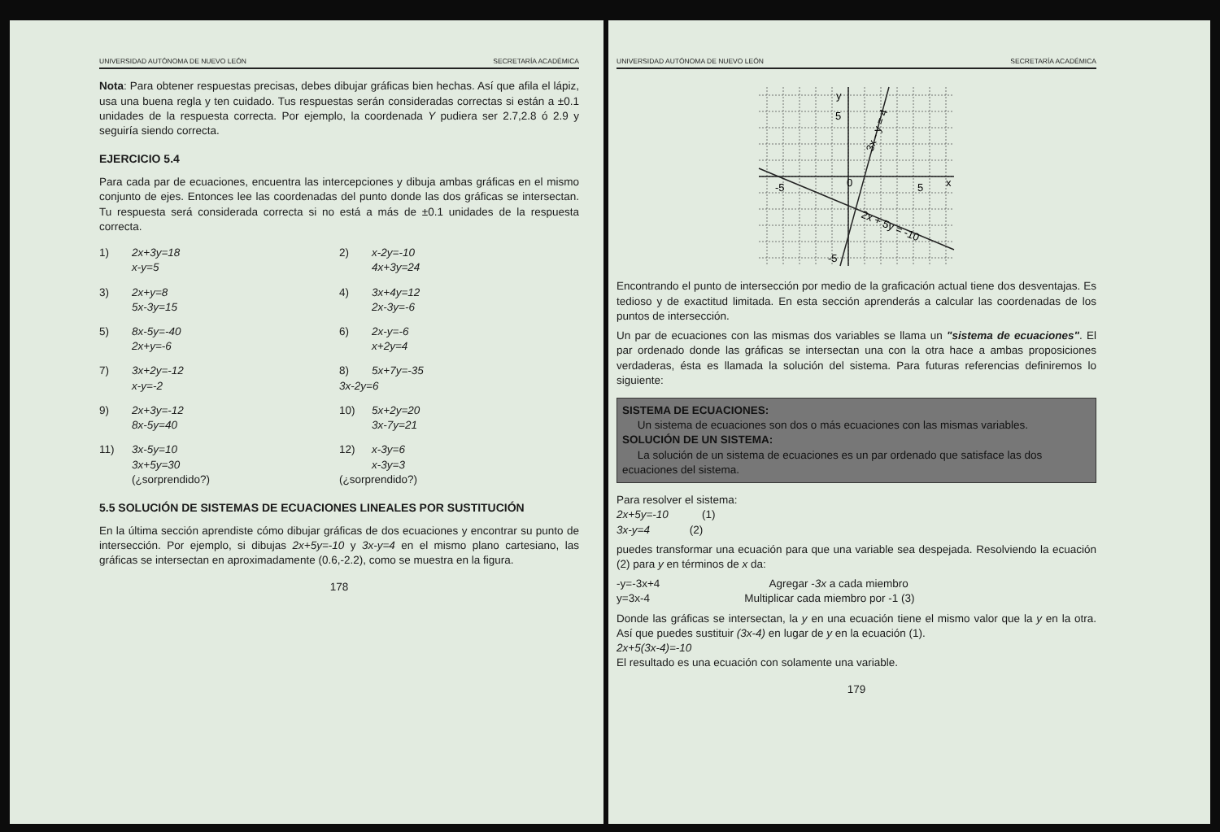UNIVERSIDAD AUTÓNOMA DE NUEVO LEÓN SECRETARÍA ACADÉMICA
Nota: Para obtener respuestas precisas, debes dibujar gráficas bien hechas. Así que afila el lápiz, usa una buena regla y ten cuidado. Tus respuestas serán consideradas correctas si están a ±0.1 unidades de la respuesta correcta. Por ejemplo, la coordenada Y pudiera ser 2.7,2.8 ó 2.9 y seguiría siendo correcta.
EJERCICIO 5.4
Para cada par de ecuaciones, encuentra las intercepciones y dibuja ambas gráficas en el mismo conjunto de ejes. Entonces lee las coordenadas del punto donde las dos gráficas se intersectan. Tu respuesta será considerada correcta si no está a más de ±0.1 unidades de la respuesta correcta.
1) 2x+3y=18
x-y=5
2) x-2y=-10
4x+3y=24
3) 2x+y=8
5x-3y=15
4) 3x+4y=12
2x-3y=-6
5) 8x-5y=-40
2x+y=-6
6) 2x-y=-6
x+2y=4
7) 3x+2y=-12
x-y=-2
8) 5x+7y=-35
3x-2y=6
9) 2x+3y=-12
8x-5y=40
10) 5x+2y=20
3x-7y=21
11) 3x-5y=10
3x+5y=30
(¿sorprendido?)
12) x-3y=6
x-3y=3
(¿sorprendido?)
5.5 SOLUCIÓN DE SISTEMAS DE ECUACIONES LINEALES POR SUSTITUCIÓN
En la última sección aprendiste cómo dibujar gráficas de dos ecuaciones y encontrar su punto de intersección. Por ejemplo, si dibujas 2x+5y=-10 y 3x-y=4 en el mismo plano cartesiano, las gráficas se intersectan en aproximadamente (0.6,-2.2), como se muestra en la figura.
178
UNIVERSIDAD AUTÓNOMA DE NUEVO LEÓN SECRETARÍA ACADÉMICA
-5
0
5
x
y
5
-5
3x - y = 4
2x + 5y = -10
Encontrando el punto de intersección por medio de la graficación actual tiene dos desventajas. Es tedioso y de exactitud limitada. En esta sección aprenderás a calcular las coordenadas de los puntos de intersección.
Un par de ecuaciones con las mismas dos variables se llama un "sistema de ecuaciones". El par ordenado donde las gráficas se intersectan una con la otra hace a ambas proposiciones verdaderas, ésta es llamada la solución del sistema. Para futuras referencias definiremos lo siguiente:
SISTEMA DE ECUACIONES:
Un sistema de ecuaciones son dos o más ecuaciones con las mismas variables.
SOLUCIÓN DE UN SISTEMA:
La solución de un sistema de ecuaciones es un par ordenado que satisface las dos ecuaciones del sistema.
Para resolver el sistema:
2x+5y=-10 (1)
3x-y=4 (2)
puedes transformar una ecuación para que una variable sea despejada. Resolviendo la ecuación (2) para y en términos de x da:
-y=-3x+4 Agregar -3x a cada miembro
y=3x-4 Multiplicar cada miembro por -1 (3)
Donde las gráficas se intersectan, la y en una ecuación tiene el mismo valor que la y en la otra. Así que puedes sustituir (3x-4) en lugar de y en la ecuación (1).
2x+5(3x-4)=-10
El resultado es una ecuación con solamente una variable.
179